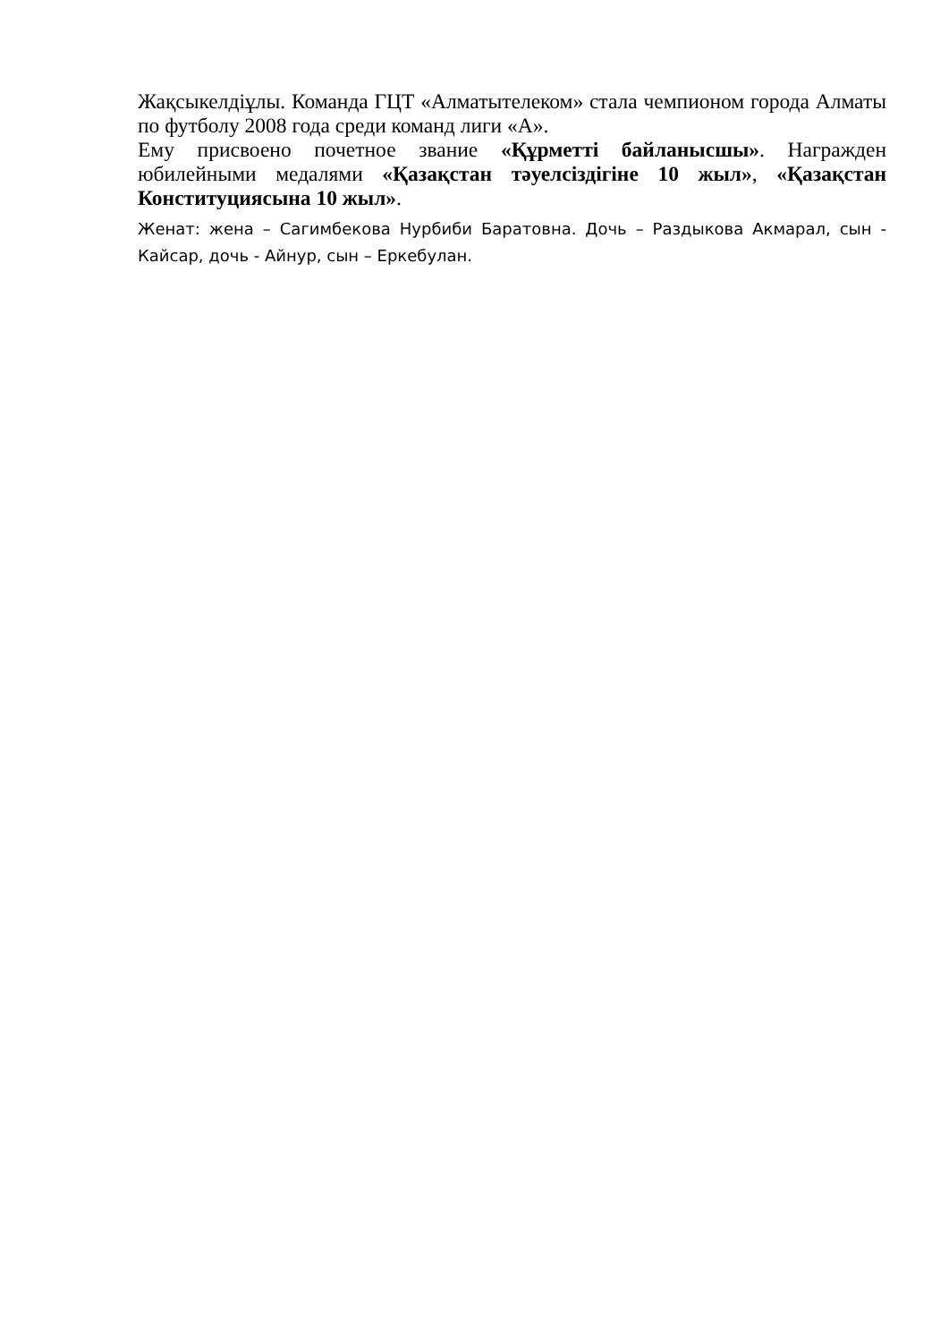Жақсыкелдіұлы. Команда ГЦТ «Алматытелеком» стала чемпионом города Алматы по футболу 2008 года среди команд лиги «А».
Ему присвоено почетное звание «Құрметті байланысшы». Награжден юбилейными медалями «Қазақстан тәуелсіздігіне 10 жыл», «Қазақстан Конституциясына 10 жыл».
Женат: жена – Сагимбекова Нурбиби Баратовна. Дочь – Раздыкова Акмарал, сын - Кайсар, дочь - Айнур, сын – Еркебулан.